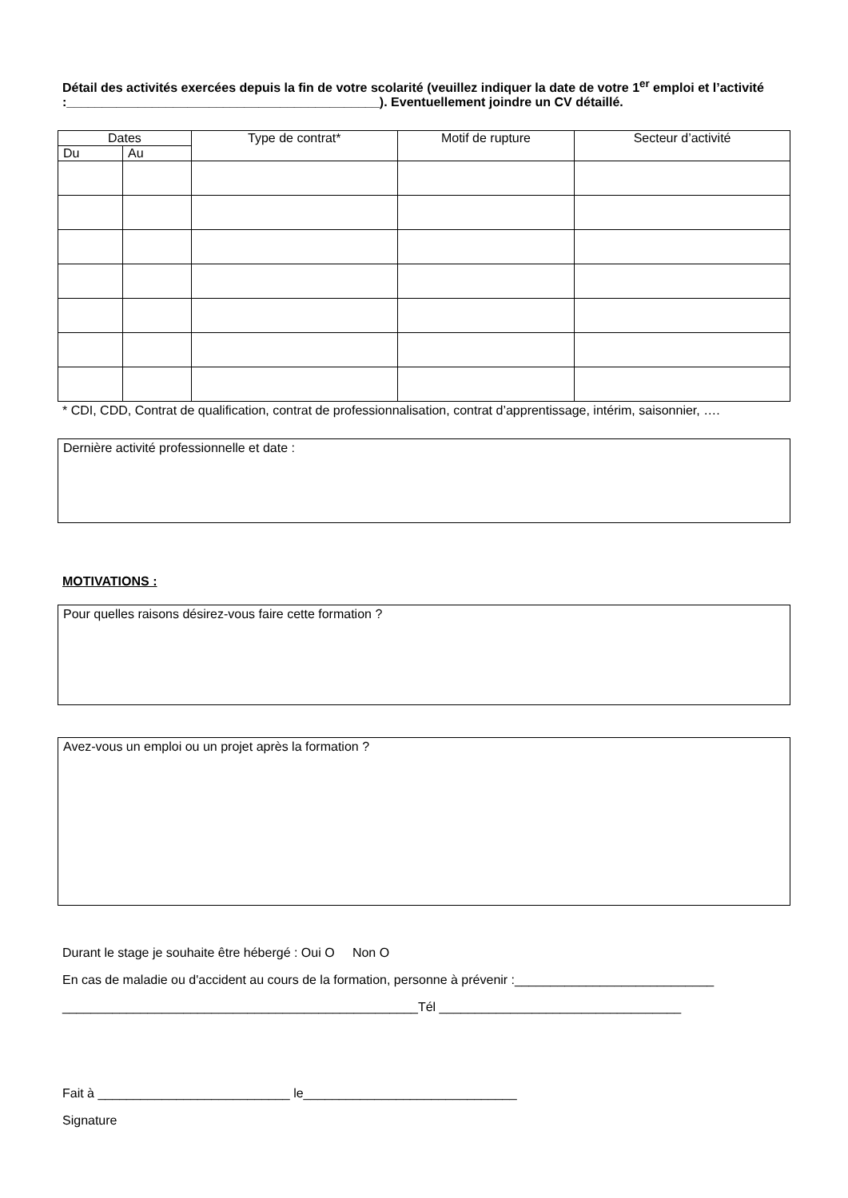Détail des activités exercées depuis la fin de votre scolarité (veuillez indiquer la date de votre 1<sup>er</sup> emploi et l’activité :____________________________________________). Eventuellement joindre un CV détaillé.
| Dates | | Type de contrat* | Motif de rupture | Secteur d’activité |
| --- | --- | --- | --- | --- |
| Du | Au | | | |
* CDI, CDD, Contrat de qualification, contrat de professionnalisation, contrat d’apprentissage, intérim, saisonnier, ….
Dernière activité professionnelle et date :
MOTIVATIONS :
Pour quelles raisons désirez-vous faire cette formation ?
Avez-vous un emploi ou un projet après la formation ?
Durant le stage je souhaite être hébergé : Oui O Non O
En cas de maladie ou d'accident au cours de la formation, personne à prévenir :____________________________
__________________________________________________Tél __________________________________
Fait à ___________________________ le______________________________
Signature